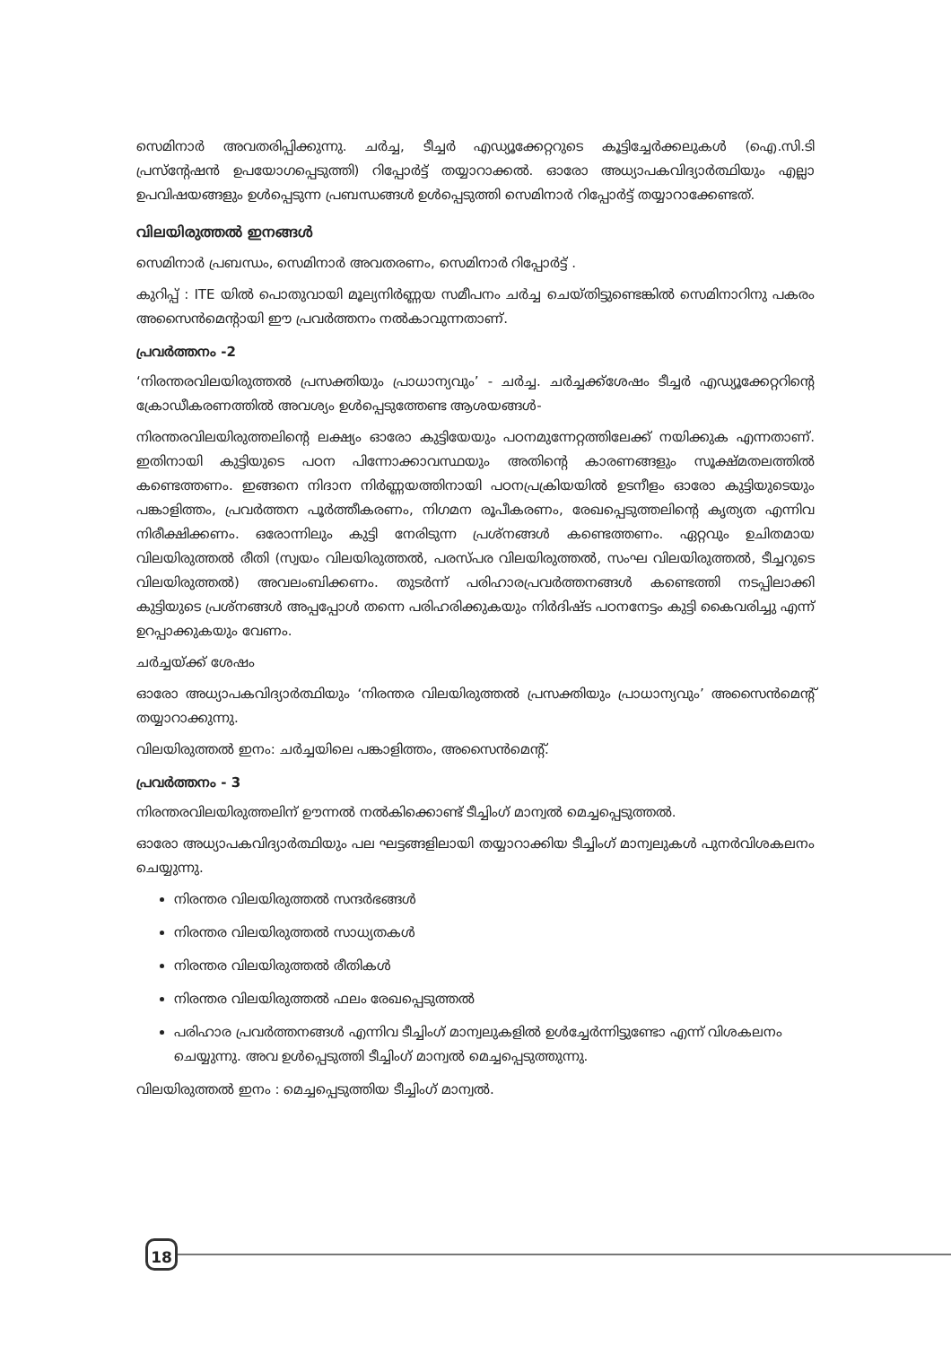സെമിനാർ അവതരിപ്പിക്കുന്നു. ചർച്ച, ടീച്ചർ എഡ്യൂക്കേറ്ററുടെ കൂട്ടിച്ചേർക്കലുകൾ (ഐ.സി.ടി പ്രസ്‌ന്റേഷൻ ഉപയോഗപ്പെടുത്തി) റിപ്പോർട്ട് തയ്യാറാക്കൽ. ഓരോ അധ്യാപകവിദ്യാർത്ഥിയും എല്ലാ ഉപവിഷയങ്ങളും ഉൾപ്പെടുന്ന പ്രബന്ധങ്ങൾ ഉൾപ്പെടുത്തി സെമിനാർ റിപ്പോർട്ട് തയ്യാറാക്കേണ്ടത്.
വിലയിരുത്തൽ ഇനങ്ങൾ
സെമിനാർ പ്രബന്ധം, സെമിനാർ അവതരണം, സെമിനാർ റിപ്പോർട്ട് .
കുറിപ്പ് : ITE യിൽ പൊതുവായി മൂല്യനിർണ്ണയ സമീപനം ചർച്ച ചെയ്തിട്ടുണ്ടെങ്കിൽ സെമിനാറിനു പകരം അസൈൻമെന്റായി ഈ പ്രവർത്തനം നൽകാവുന്നതാണ്.
പ്രവർത്തനം -2
‘നിരന്തരവിലയിരുത്തൽ പ്രസക്തിയും പ്രാധാന്യവും’ - ചർച്ച. ചർച്ചക്ക്ശേഷം ടീച്ചർ എഡ്യൂക്കേറ്ററിന്റെ ക്രോഡീകരണത്തിൽ അവശ്യം ഉൾപ്പെടുത്തേണ്ട ആശയങ്ങൾ-
നിരന്തരവിലയിരുത്തലിന്റെ ലക്ഷ്യം ഓരോ കുട്ടിയേയും പഠനമുന്നേറ്റത്തിലേക്ക് നയിക്കുക എന്നതാണ്. ഇതിനായി കുട്ടിയുടെ പഠന പിന്നോക്കാവസ്ഥയും അതിന്റെ കാരണങ്ങളും സൂക്ഷ്മതലത്തിൽ കണ്ടെത്തണം. ഇങ്ങനെ നിദാന നിർണ്ണയത്തിനായി പഠനപ്രക്രിയയിൽ ഉടനീളം ഓരോ കുട്ടിയുടെയും പങ്കാളിത്തം, പ്രവർത്തന പൂർത്തീകരണം, നിഗമന രൂപീകരണം, രേഖപ്പെടുത്തലിന്റെ കൃത്യത എന്നിവ നിരീക്ഷിക്കണം. ഒരോന്നിലും കുട്ടി നേരിടുന്ന പ്രശ്നങ്ങൾ കണ്ടെത്തണം. ഏറ്റവും ഉചിതമായ വിലയിരുത്തൽ രീതി (സ്വയം വിലയിരുത്തൽ, പരസ്പര വിലയിരുത്തൽ, സംഘ വിലയിരുത്തൽ, ടീച്ചറുടെ വിലയിരുത്തൽ) അവലംബിക്കണം. തുടർന്ന് പരിഹാരപ്രവർത്തനങ്ങൾ കണ്ടെത്തി നടപ്പിലാക്കി കുട്ടിയുടെ പ്രശ്നങ്ങൾ അപ്പപ്പോൾ തന്നെ പരിഹരിക്കുകയും നിർദിഷ്ട പഠനനേട്ടം കുട്ടി കൈവരിച്ചു എന്ന് ഉറപ്പാക്കുകയും വേണം.
ചർച്ചയ്ക്ക് ശേഷം
ഓരോ അധ്യാപകവിദ്യാർത്ഥിയും ‘നിരന്തര വിലയിരുത്തൽ പ്രസക്തിയും പ്രാധാന്യവും’ അസൈൻമെന്റ് തയ്യാറാക്കുന്നു.
വിലയിരുത്തൽ ഇനം: ചർച്ചയിലെ പങ്കാളിത്തം, അസൈൻമെന്റ്.
പ്രവർത്തനം - 3
നിരന്തരവിലയിരുത്തലിന് ഊന്നൽ നൽകിക്കൊണ്ട് ടീച്ചിംഗ് മാന്വൽ മെച്ചപ്പെടുത്തൽ.
ഓരോ അധ്യാപകവിദ്യാർത്ഥിയും പല ഘട്ടങ്ങളിലായി തയ്യാറാക്കിയ ടീച്ചിംഗ് മാന്വലുകൾ പുനർവിശകലനം ചെയ്യുന്നു.
നിരന്തര വിലയിരുത്തൽ സന്ദർഭങ്ങൾ
നിരന്തര വിലയിരുത്തൽ സാധ്യതകൾ
നിരന്തര വിലയിരുത്തൽ രീതികൾ
നിരന്തര വിലയിരുത്തൽ ഫലം രേഖപ്പെടുത്തൽ
പരിഹാര പ്രവർത്തനങ്ങൾ എന്നിവ ടീച്ചിംഗ് മാന്വലുകളിൽ ഉൾച്ചേർന്നിട്ടുണ്ടോ എന്ന് വിശകലനം ചെയ്യുന്നു. അവ ഉൾപ്പെടുത്തി ടീച്ചിംഗ് മാന്വൽ മെച്ചപ്പെടുത്തുന്നു.
വിലയിരുത്തൽ ഇനം : മെച്ചപ്പെടുത്തിയ ടീച്ചിംഗ് മാന്വൽ.
18